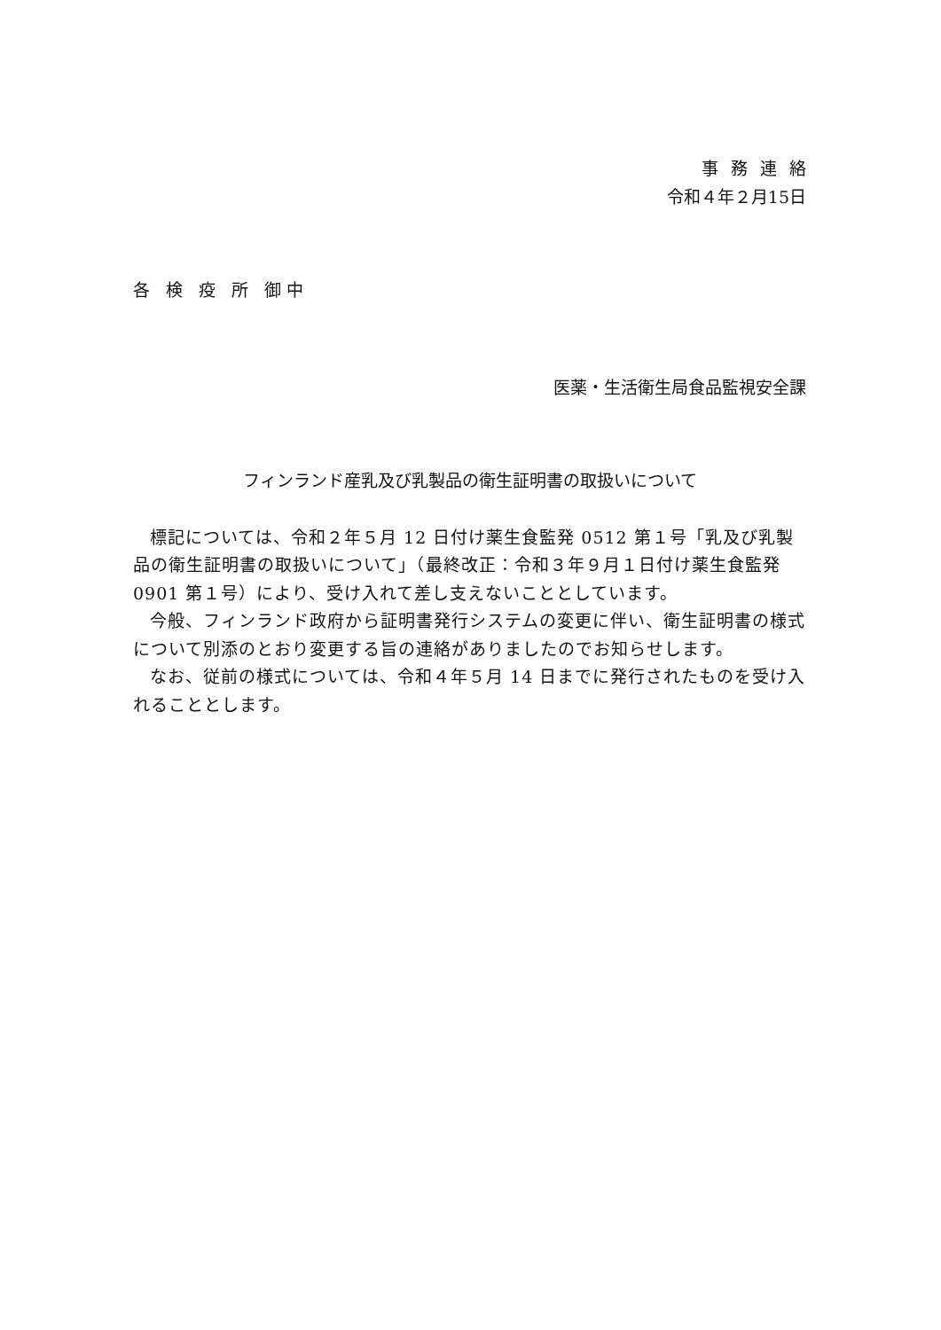事務連絡
令和４年２月15日
各 検 疫 所 御中
医薬・生活衛生局食品監視安全課
フィンランド産乳及び乳製品の衛生証明書の取扱いについて
標記については、令和２年５月 12 日付け薬生食監発 0512 第１号「乳及び乳製品の衛生証明書の取扱いについて」（最終改正：令和３年９月１日付け薬生食監発 0901 第１号）により、受け入れて差し支えないこととしています。
今般、フィンランド政府から証明書発行システムの変更に伴い、衛生証明書の様式について別添のとおり変更する旨の連絡がありましたのでお知らせします。
なお、従前の様式については、令和４年５月 14 日までに発行されたものを受け入れることとします。